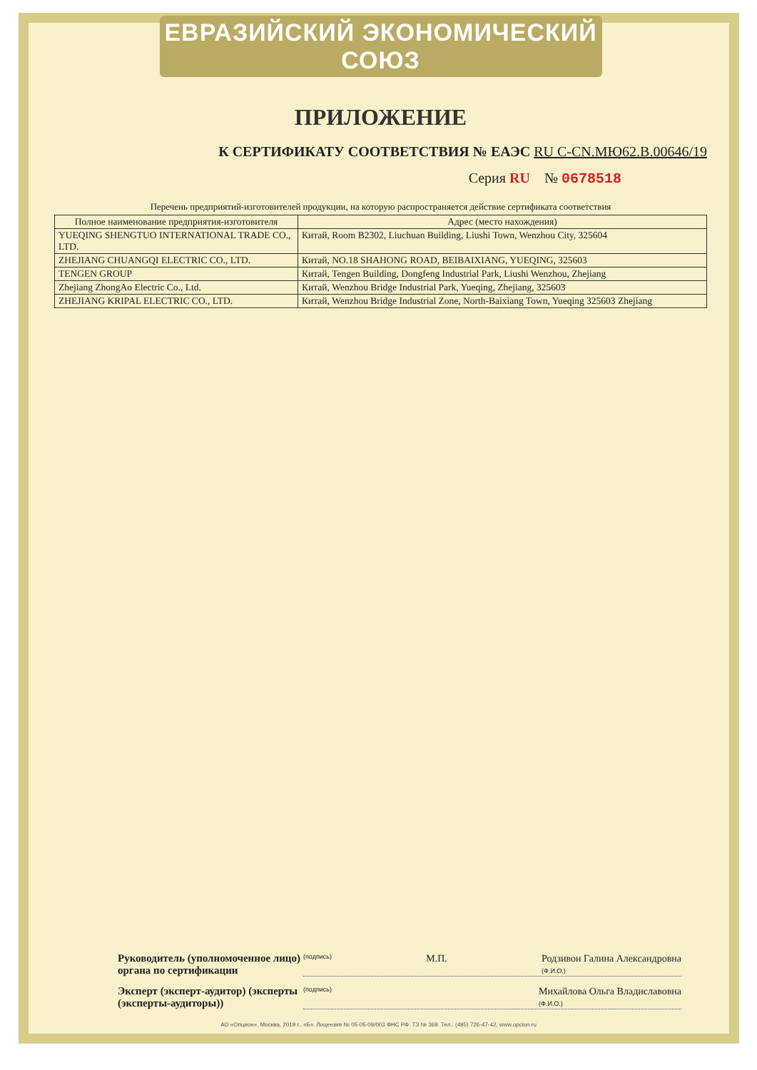ЕВРАЗИЙСКИЙ ЭКОНОМИЧЕСКИЙ СОЮЗ
ПРИЛОЖЕНИЕ
К СЕРТИФИКАТУ СООТВЕТСТВИЯ № ЕАЭС RU C-CN.МЮ62.В.00646/19
Серия RU № 0678518
Перечень предприятий-изготовителей продукции, на которую распространяется действие сертификата соответствия
| Полное наименование предприятия-изготовителя | Адрес (место нахождения) |
| --- | --- |
| YUEQING SHENGTUO INTERNATIONAL TRADE CO., LTD. | Китай, Room B2302, Liuchuan Building, Liushi Town, Wenzhou City, 325604 |
| ZHEJIANG CHUANGQI ELECTRIC CO., LTD. | Китай, NO.18 SHAHONG ROAD, BEIBAIXIANG, YUEQING, 325603 |
| TENGEN GROUP | Китай, Tengen Building, Dongfeng Industrial Park, Liushi Wenzhou, Zhejiang |
| Zhejiang ZhongAo Electric Co., Ltd. | Китай, Wenzhou Bridge Industrial Park, Yueqing, Zhejiang, 325603 |
| ZHEJIANG KRIPAL ELECTRIC CO., LTD. | Китай, Wenzhou Bridge Industrial Zone, North-Baixiang Town, Yueqing 325603 Zhejiang |
Руководитель (уполномоченное лицо) органа по сертификации
(подпись) М.П. Родзивон Галина Александровна
(Ф.И.О.)
Эксперт (эксперт-аудитор) (эксперты (эксперты-аудиторы))
(подпись) Михайлова Ольга Владиславовна
(Ф.И.О.)
АО «Опцион», Москва, 2019 г., «Б». Лицензия № 05-05-09/003 ФНС РФ. ТЗ № 369. Тел.: (495) 726-47-42, www.opcion.ru